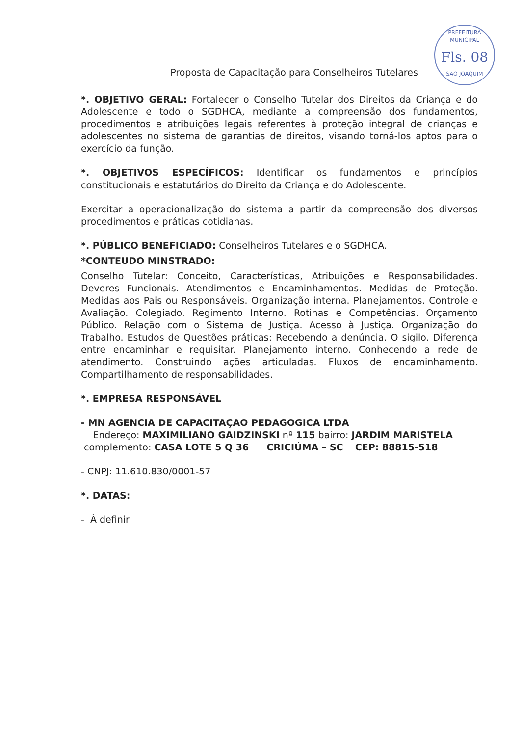PREFEITURA MUNICIPAL
Fls. 08
SÃO JOAQUIM
Proposta de Capacitação para Conselheiros Tutelares
*. OBJETIVO GERAL: Fortalecer o Conselho Tutelar dos Direitos da Criança e do Adolescente e todo o SGDHCA, mediante a compreensão dos fundamentos, procedimentos e atribuições legais referentes à proteção integral de crianças e adolescentes no sistema de garantias de direitos, visando torná-los aptos para o exercício da função.
*. OBJETIVOS ESPECÍFICOS: Identificar os fundamentos e princípios constitucionais e estatutários do Direito da Criança e do Adolescente.
Exercitar a operacionalização do sistema a partir da compreensão dos diversos procedimentos e práticas cotidianas.
*. PÚBLICO BENEFICIADO: Conselheiros Tutelares e o SGDHCA.
*CONTEUDO MINSTRADO:
Conselho Tutelar: Conceito, Características, Atribuições e Responsabilidades. Deveres Funcionais. Atendimentos e Encaminhamentos. Medidas de Proteção. Medidas aos Pais ou Responsáveis. Organização interna. Planejamentos. Controle e Avaliação. Colegiado. Regimento Interno. Rotinas e Competências. Orçamento Público. Relação com o Sistema de Justiça. Acesso à Justiça. Organização do Trabalho. Estudos de Questões práticas: Recebendo a denúncia. O sigilo. Diferença entre encaminhar e requisitar. Planejamento interno. Conhecendo a rede de atendimento. Construindo ações articuladas. Fluxos de encaminhamento. Compartilhamento de responsabilidades.
*. EMPRESA RESPONSÁVEL
- MN AGENCIA DE CAPACITAÇAO PEDAGOGICA LTDA
Endereço: MAXIMILIANO GAIDZINSKI nº 115 bairro: JARDIM MARISTELA
complemento: CASA LOTE 5 Q 36 CRICIÚMA – SC CEP: 88815-518
- CNPJ: 11.610.830/0001-57
*. DATAS:
- À definir